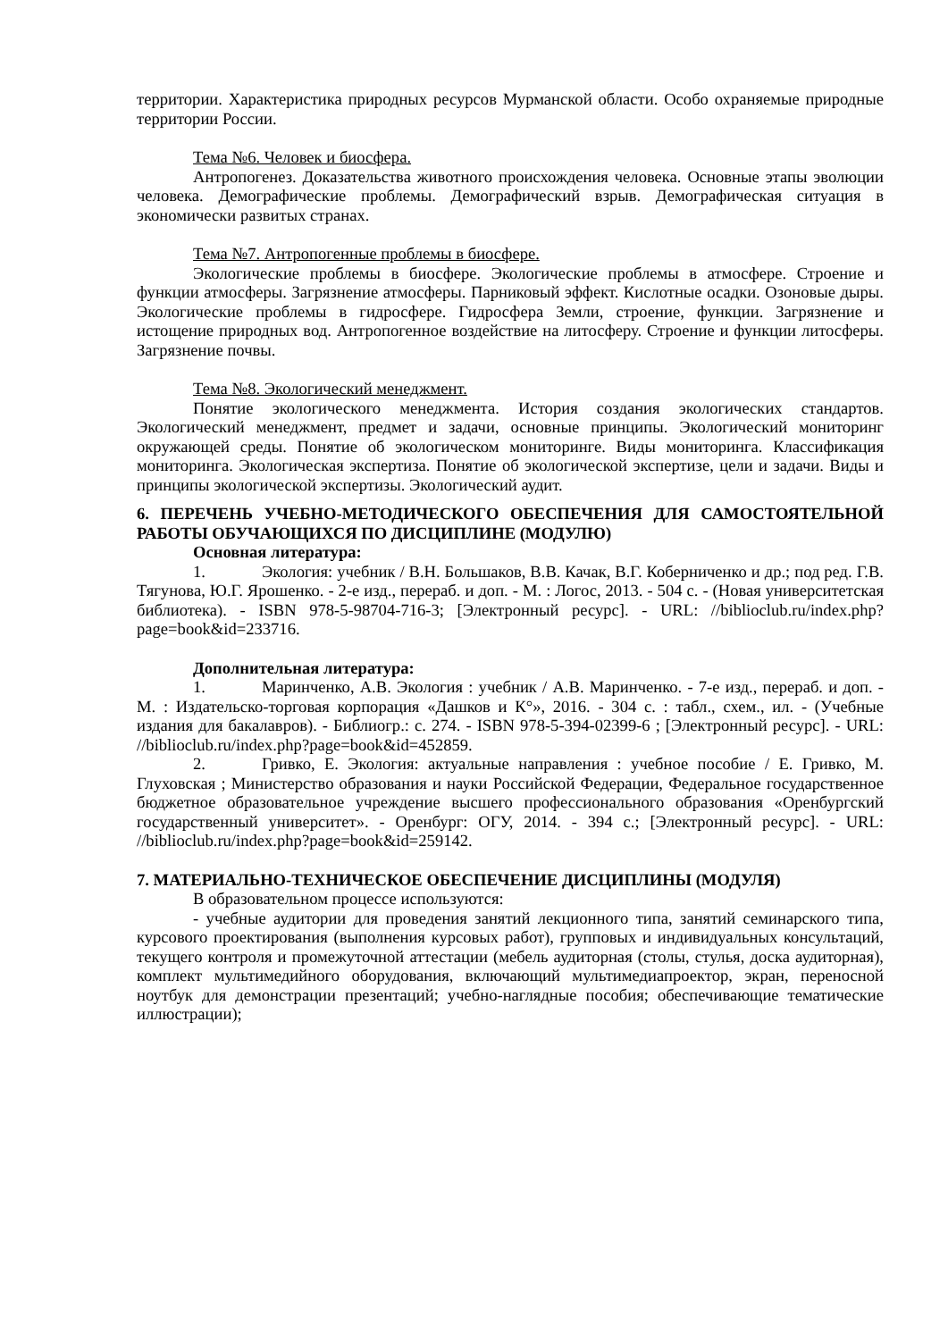территории. Характеристика природных ресурсов Мурманской области. Особо охраняемые природные территории России.
Тема №6. Человек и биосфера.
Антропогенез. Доказательства животного происхождения человека. Основные этапы эволюции человека. Демографические проблемы. Демографический взрыв. Демографическая ситуация в экономически развитых странах.
Тема №7. Антропогенные проблемы в биосфере.
Экологические проблемы в биосфере. Экологические проблемы в атмосфере. Строение и функции атмосферы. Загрязнение атмосферы. Парниковый эффект. Кислотные осадки. Озоновые дыры. Экологические проблемы в гидросфере. Гидросфера Земли, строение, функции. Загрязнение и истощение природных вод. Антропогенное воздействие на литосферу. Строение и функции литосферы. Загрязнение почвы.
Тема №8. Экологический менеджмент.
Понятие экологического менеджмента. История создания экологических стандартов. Экологический менеджмент, предмет и задачи, основные принципы. Экологический мониторинг окружающей среды. Понятие об экологическом мониторинге. Виды мониторинга. Классификация мониторинга. Экологическая экспертиза. Понятие об экологической экспертизе, цели и задачи. Виды и принципы экологической экспертизы. Экологический аудит.
6. ПЕРЕЧЕНЬ УЧЕБНО-МЕТОДИЧЕСКОГО ОБЕСПЕЧЕНИЯ ДЛЯ САМОСТОЯТЕЛЬНОЙ РАБОТЫ ОБУЧАЮЩИХСЯ ПО ДИСЦИПЛИНЕ (МОДУЛЮ)
Основная литература:
1. Экология: учебник / В.Н. Большаков, В.В. Качак, В.Г. Коберниченко и др.; под ред. Г.В. Тягунова, Ю.Г. Ярошенко. - 2-е изд., перераб. и доп. - М. : Логос, 2013. - 504 с. - (Новая университетская библиотека). - ISBN 978-5-98704-716-3; [Электронный ресурс]. - URL: //biblioclub.ru/index.php?page=book&id=233716.
Дополнительная литература:
1. Маринченко, А.В. Экология : учебник / А.В. Маринченко. - 7-е изд., перераб. и доп. - М. : Издательско-торговая корпорация «Дашков и К°», 2016. - 304 с. : табл., схем., ил. - (Учебные издания для бакалавров). - Библиогр.: с. 274. - ISBN 978-5-394-02399-6 ; [Электронный ресурс]. - URL: //biblioclub.ru/index.php?page=book&id=452859.
2. Гривко, Е. Экология: актуальные направления : учебное пособие / Е. Гривко, М. Глуховская ; Министерство образования и науки Российской Федерации, Федеральное государственное бюджетное образовательное учреждение высшего профессионального образования «Оренбургский государственный университет». - Оренбург: ОГУ, 2014. - 394 с.; [Электронный ресурс]. - URL: //biblioclub.ru/index.php?page=book&id=259142.
7. МАТЕРИАЛЬНО-ТЕХНИЧЕСКОЕ ОБЕСПЕЧЕНИЕ ДИСЦИПЛИНЫ (МОДУЛЯ)
В образовательном процессе используются:
- учебные аудитории для проведения занятий лекционного типа, занятий семинарского типа, курсового проектирования (выполнения курсовых работ), групповых и индивидуальных консультаций, текущего контроля и промежуточной аттестации (мебель аудиторная (столы, стулья, доска аудиторная), комплект мультимедийного оборудования, включающий мультимедиапроектор, экран, переносной ноутбук для демонстрации презентаций; учебно-наглядные пособия; обеспечивающие тематические иллюстрации);